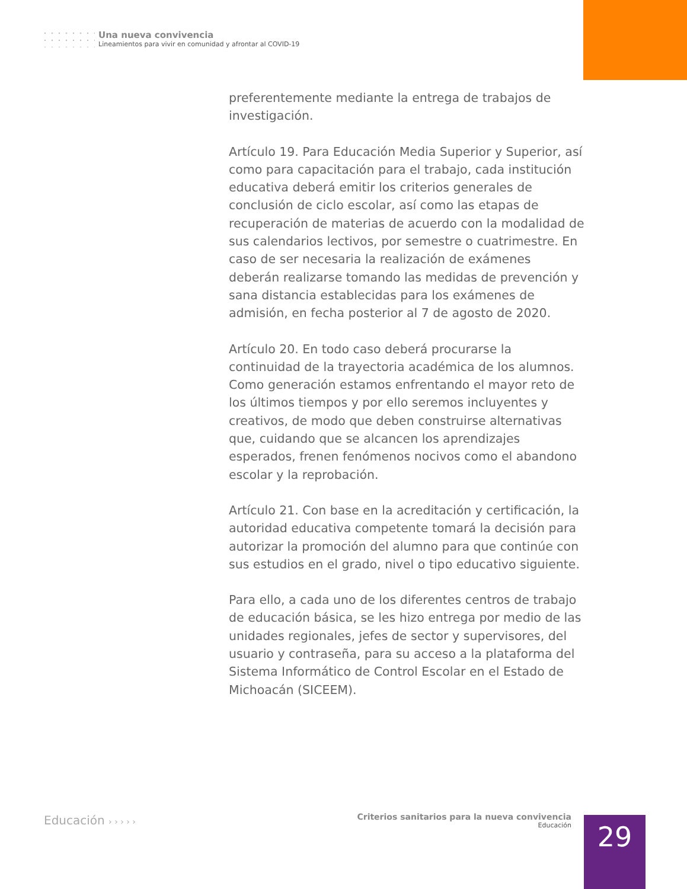Una nueva convivencia
Lineamientos para vivir en comunidad y afrontar al COVID-19
preferentemente mediante la entrega de trabajos de investigación.
Artículo 19. Para Educación Media Superior y Superior, así como para capacitación para el trabajo, cada institución educativa deberá emitir los criterios generales de conclusión de ciclo escolar, así como las etapas de recuperación de materias de acuerdo con la modalidad de sus calendarios lectivos, por semestre o cuatrimestre. En caso de ser necesaria la realización de exámenes deberán realizarse tomando las medidas de prevención y sana distancia establecidas para los exámenes de admisión, en fecha posterior al 7 de agosto de 2020.
Artículo 20. En todo caso deberá procurarse la continuidad de la trayectoria académica de los alumnos. Como generación estamos enfrentando el mayor reto de los últimos tiempos y por ello seremos incluyentes y creativos, de modo que deben construirse alternativas que, cuidando que se alcancen los aprendizajes esperados, frenen fenómenos nocivos como el abandono escolar y la reprobación.
Artículo 21. Con base en la acreditación y certificación, la autoridad educativa competente tomará la decisión para autorizar la promoción del alumno para que continúe con sus estudios en el grado, nivel o tipo educativo siguiente.
Para ello, a cada uno de los diferentes centros de trabajo de educación básica, se les hizo entrega por medio de las unidades regionales, jefes de sector y supervisores, del usuario y contraseña, para su acceso a la plataforma del Sistema Informático de Control Escolar en el Estado de Michoacán (SICEEM).
Educación › › › › ›
Criterios sanitarios para la nueva convivencia
Educación
29